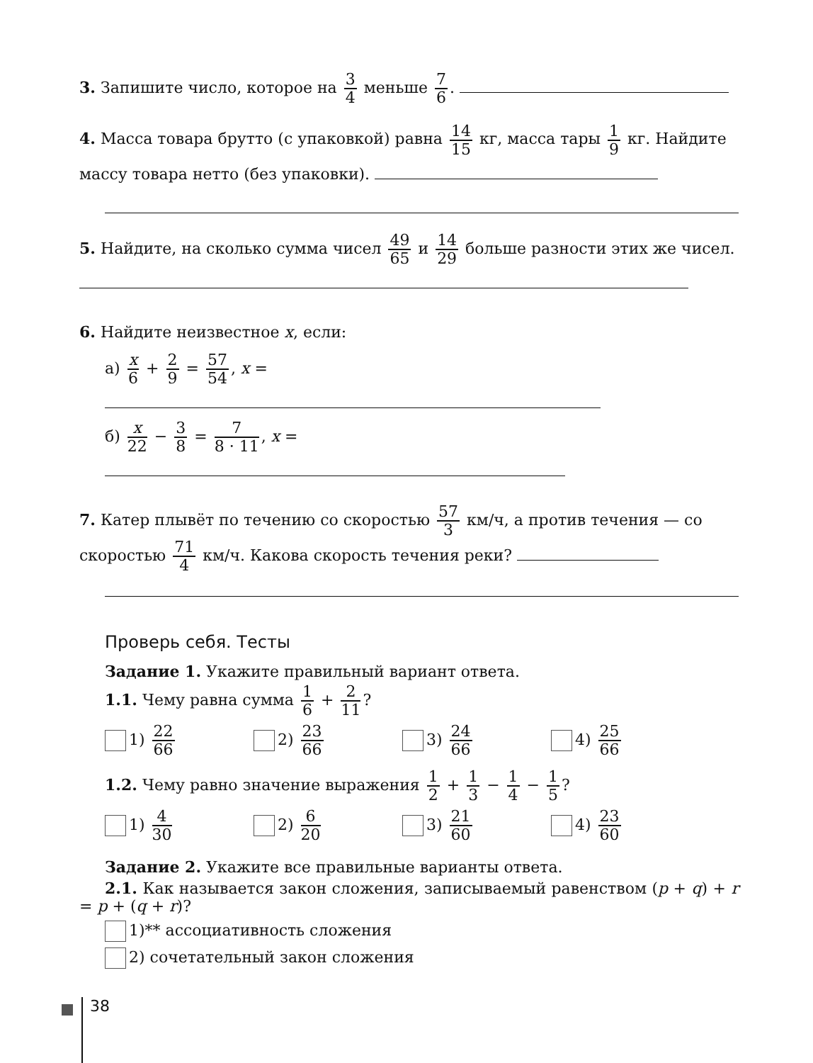3. Запишите число, которое на 3 4 меньше 7 6.
4. Масса товара брутто (с упаковкой) равна 14 15 кг, масса тары 1 9 кг. Найдите массу товара нетто (без упаковки).
5. Найдите, на сколько сумма чисел 49 65 и 14 29 больше разности этих же чисел.
6. Найдите неизвестное x, если:
а) x 6 + 2 9 = 57 54, x =
б) x 22 − 3 8 = 7 8 · 11, x =
7. Катер плывёт по течению со скоростью 57 3 км/ч, а против течения — со скоростью 71 4 км/ч. Какова скорость течения реки?
Проверь себя. Тесты
Задание 1. Укажите правильный вариант ответа.
1.1. Чему равна сумма 1 6 + 2 11?
1) 22 66
2) 23 66
3) 24 66
4) 25 66
1.2. Чему равно значение выражения 1 2 + 1 3 − 1 4 − 1 5?
1) 4 30
2) 6 20
3) 21 60
4) 23 60
Задание 2. Укажите все правильные варианты ответа.
2.1. Как называется закон сложения, записываемый равенством (p + q) + r = p + (q + r)?
1)** ассоциативность сложения
2) сочетательный закон сложения
38